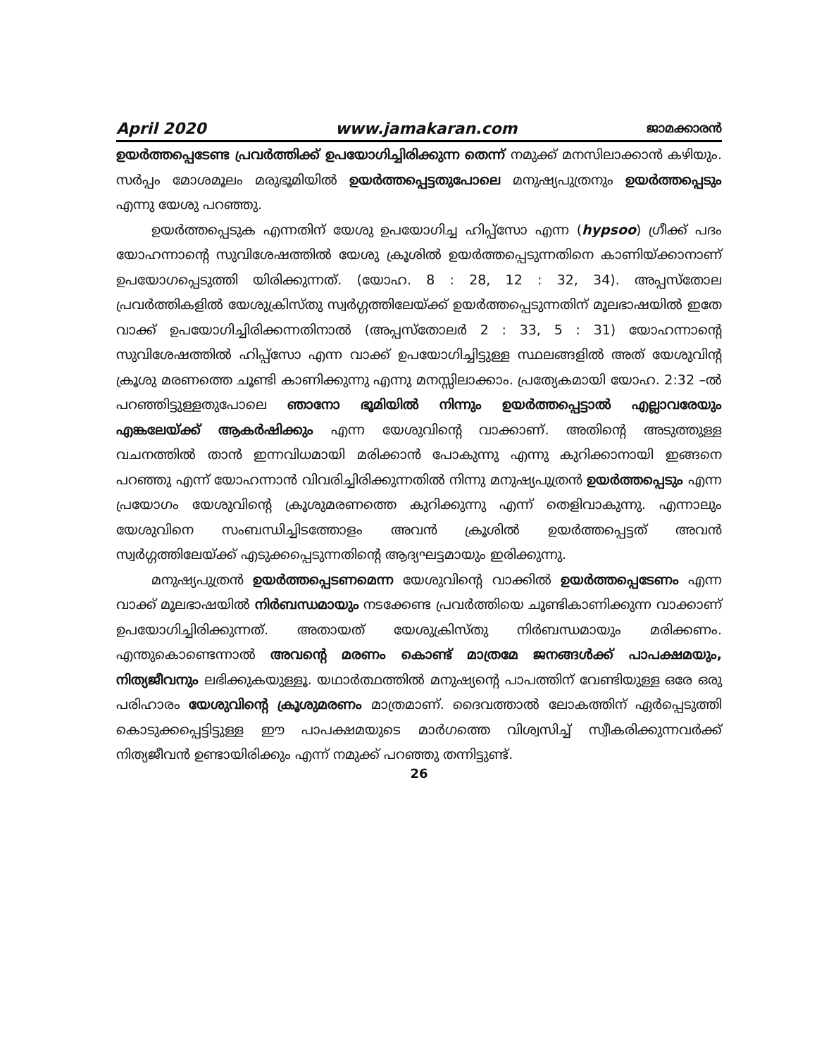April 2020 www.jamakaran.com ജാമക്കാരൻ
ഉയർത്തപ്പെടേണ്ട പ്രവർത്തിക്ക് ഉപയോഗിച്ചിരിക്കുന്ന തെന്ന് നമുക്ക് മനസിലാക്കാൻ കഴിയും. സർപ്പം മോശമൂലം മരുഭൂമിയിൽ ഉയർത്തപ്പെട്ടതുപോലെ മനുഷ്യപുത്രനും ഉയർത്തപ്പെടും എന്നു യേശു പറഞ്ഞു.
ഉയർത്തപ്പെടുക എന്നതിന് യേശു ഉപയോഗിച്ച ഹിപ്പ്സോ എന്ന (hypsoo) ഗ്രീക്ക് പദം യോഹന്നാന്റെ സുവിശേഷത്തിൽ യേശു ക്രൂശിൽ ഉയർത്തപ്പെടുന്നതിനെ കാണിയ്ക്കാനാണ് ഉപയോഗപ്പെടുത്തി യിരിക്കുന്നത്. (യോഹ. 8 : 28, 12 : 32, 34). അപ്പസ്തോല പ്രവർത്തികളിൽ യേശുക്രിസ്തു സ്വർഗ്ഗത്തിലേയ്ക്ക് ഉയർത്തപ്പെടുന്നതിന് മൂലഭാഷയിൽ ഇതേ വാക്ക് ഉപയോഗിച്ചിരിക്കന്നതിനാൽ (അപ്പസ്തോലർ 2 : 33, 5 : 31) യോഹന്നാന്റെ സുവിശേഷത്തിൽ ഹിപ്പ്സോ എന്ന വാക്ക് ഉപയോഗിച്ചിട്ടുള്ള സ്ഥലങ്ങളിൽ അത് യേശുവിന്റ ക്രൂശു മരണത്തെ ചൂണ്ടി കാണിക്കുന്നു എന്നു മനസ്സിലാക്കാം. പ്രത്യേകമായി യോഹ. 2:32 –ൽ പറഞ്ഞിട്ടുള്ളതുപോലെ ഞാനോ ഭൂമിയിൽ നിന്നും ഉയർത്തപ്പെട്ടാൽ എല്ലാവരേയും എങ്കലേയ്ക്ക് ആകർഷിക്കും എന്ന യേശുവിന്റെ വാക്കാണ്. അതിന്റെ അടുത്തുള്ള വചനത്തിൽ താൻ ഇന്നവിധമായി മരിക്കാൻ പോകുന്നു എന്നു കുറിക്കാനായി ഇങ്ങനെ പറഞ്ഞു എന്ന് യോഹന്നാൻ വിവരിച്ചിരിക്കുന്നതിൽ നിന്നു മനുഷ്യപുത്രൻ ഉയർത്തപ്പെടും എന്ന പ്രയോഗം യേശുവിന്റെ ക്രൂശുമരണത്തെ കുറിക്കുന്നു എന്ന് തെളിവാകുന്നു. എന്നാലും യേശുവിനെ സംബന്ധിച്ചിടത്തോളം അവൻ ക്രൂശിൽ ഉയർത്തപ്പെട്ടത് അവൻ സ്വർഗ്ഗത്തിലേയ്ക്ക് എടുക്കപ്പെടുന്നതിന്റെ ആദ്യഘട്ടമായും ഇരിക്കുന്നു.
മനുഷ്യപുത്രൻ ഉയർത്തപ്പെടണമെന്ന യേശുവിന്റെ വാക്കിൽ ഉയർത്തപ്പെടേണം എന്ന വാക്ക് മൂലഭാഷയിൽ നിർബന്ധമായും നടക്കേണ്ട പ്രവർത്തിയെ ചൂണ്ടികാണിക്കുന്ന വാക്കാണ് ഉപയോഗിച്ചിരിക്കുന്നത്. അതായത് യേശുക്രിസ്തു നിർബന്ധമായും മരിക്കണം. എന്തുകൊണ്ടെന്നാൽ അവന്റെ മരണം കൊണ്ട് മാത്രമേ ജനങ്ങൾക്ക് പാപക്ഷമയും, നിത്യജീവനും ലഭിക്കുകയുള്ളൂ. യഥാർത്ഥത്തിൽ മനുഷ്യന്റെ പാപത്തിന് വേണ്ടിയുള്ള ഒരേ ഒരു പരിഹാരം യേശുവിന്റെ ക്രൂശുമരണം മാത്രമാണ്. ദൈവത്താൽ ലോകത്തിന് ഏർപ്പെടുത്തി കൊടുക്കപ്പെട്ടിട്ടുള്ള ഈ പാപക്ഷമയുടെ മാർഗത്തെ വിശ്വസിച്ച് സ്വീകരിക്കുന്നവർക്ക് നിത്യജീവൻ ഉണ്ടായിരിക്കും എന്ന് നമുക്ക് പറഞ്ഞു തന്നിട്ടുണ്ട്.
26